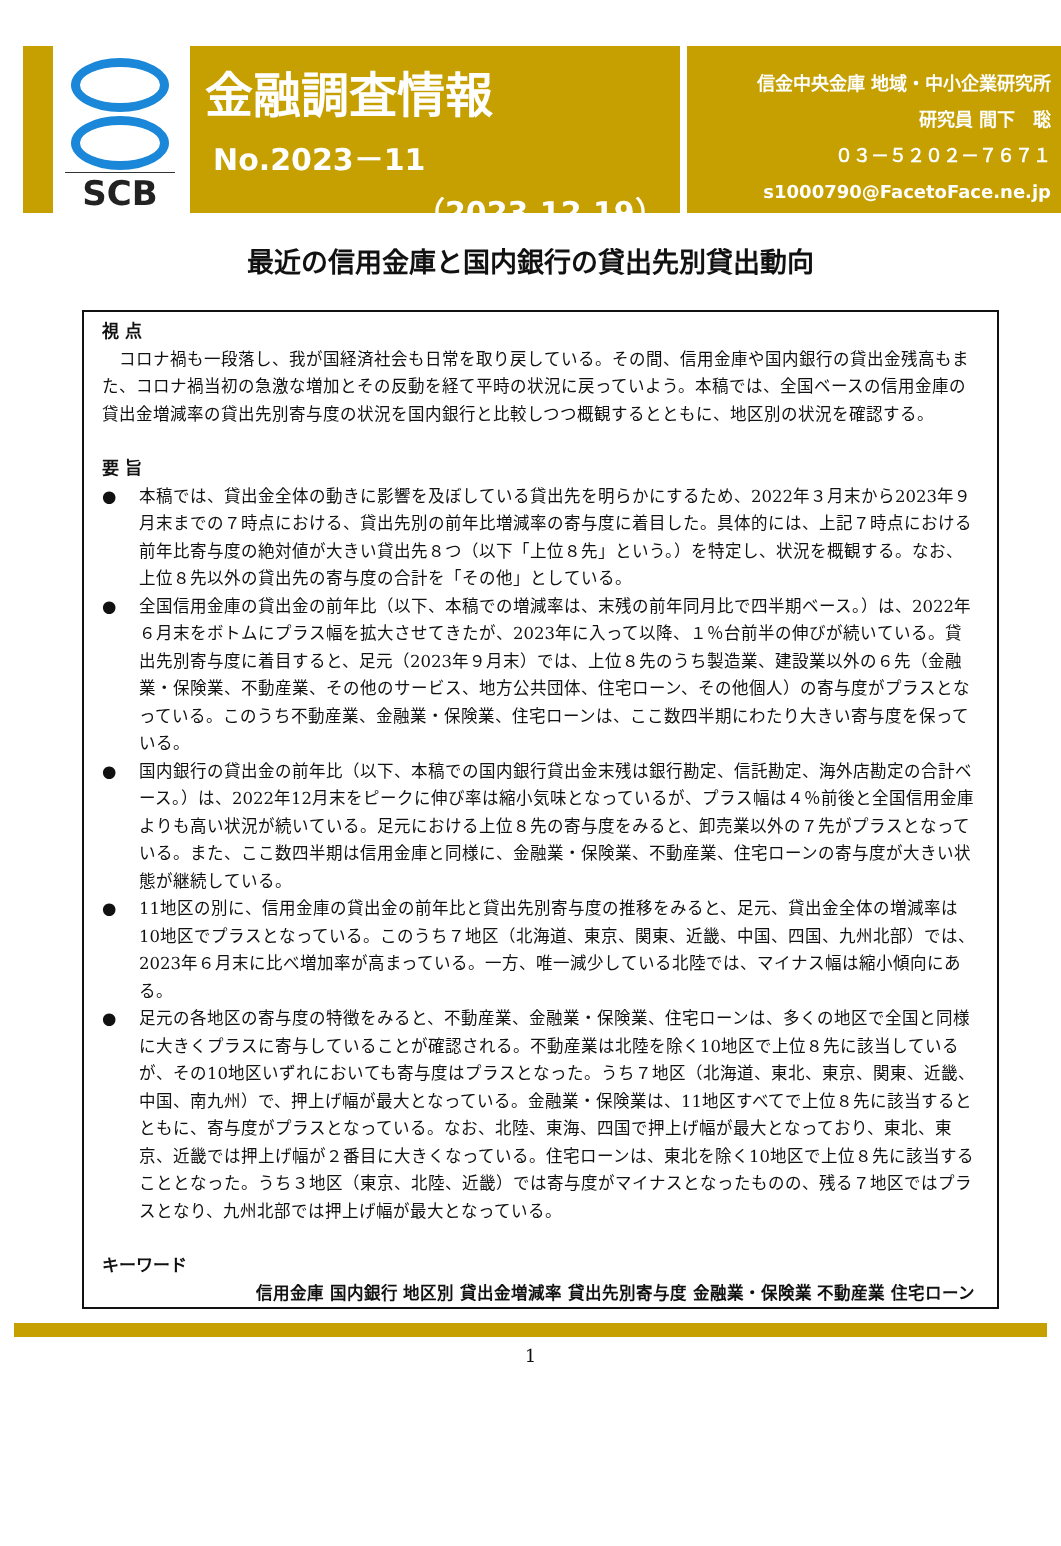SCB
金融調査情報
No.2023－11
（2023.12.19）
信金中央金庫 地域・中小企業研究所
研究員 間下　聡
０３－５２０２－７６７１
s1000790@FacetoFace.ne.jp
最近の信用金庫と国内銀行の貸出先別貸出動向
視 点
　コロナ禍も一段落し、我が国経済社会も日常を取り戻している。その間、信用金庫や国内銀行の貸出金残高もまた、コロナ禍当初の急激な増加とその反動を経て平時の状況に戻っていよう。本稿では、全国ベースの信用金庫の貸出金増減率の貸出先別寄与度の状況を国内銀行と比較しつつ概観するとともに、地区別の状況を確認する。
要 旨
● 本稿では、貸出金全体の動きに影響を及ぼしている貸出先を明らかにするため、2022年３月末から2023年９月末までの７時点における、貸出先別の前年比増減率の寄与度に着目した。具体的には、上記７時点における前年比寄与度の絶対値が大きい貸出先８つ（以下「上位８先」という。）を特定し、状況を概観する。なお、上位８先以外の貸出先の寄与度の合計を「その他」としている。
● 全国信用金庫の貸出金の前年比（以下、本稿での増減率は、末残の前年同月比で四半期ベース。）は、2022年６月末をボトムにプラス幅を拡大させてきたが、2023年に入って以降、１％台前半の伸びが続いている。貸出先別寄与度に着目すると、足元（2023年９月末）では、上位８先のうち製造業、建設業以外の６先（金融業・保険業、不動産業、その他のサービス、地方公共団体、住宅ローン、その他個人）の寄与度がプラスとなっている。このうち不動産業、金融業・保険業、住宅ローンは、ここ数四半期にわたり大きい寄与度を保っている。
● 国内銀行の貸出金の前年比（以下、本稿での国内銀行貸出金末残は銀行勘定、信託勘定、海外店勘定の合計ベース。）は、2022年12月末をピークに伸び率は縮小気味となっているが、プラス幅は４％前後と全国信用金庫よりも高い状況が続いている。足元における上位８先の寄与度をみると、卸売業以外の７先がプラスとなっている。また、ここ数四半期は信用金庫と同様に、金融業・保険業、不動産業、住宅ローンの寄与度が大きい状態が継続している。
● 11地区の別に、信用金庫の貸出金の前年比と貸出先別寄与度の推移をみると、足元、貸出金全体の増減率は10地区でプラスとなっている。このうち７地区（北海道、東京、関東、近畿、中国、四国、九州北部）では、2023年６月末に比べ増加率が高まっている。一方、唯一減少している北陸では、マイナス幅は縮小傾向にある。
● 足元の各地区の寄与度の特徴をみると、不動産業、金融業・保険業、住宅ローンは、多くの地区で全国と同様に大きくプラスに寄与していることが確認される。不動産業は北陸を除く10地区で上位８先に該当しているが、その10地区いずれにおいても寄与度はプラスとなった。うち７地区（北海道、東北、東京、関東、近畿、中国、南九州）で、押上げ幅が最大となっている。金融業・保険業は、11地区すべてで上位８先に該当するとともに、寄与度がプラスとなっている。なお、北陸、東海、四国で押上げ幅が最大となっており、東北、東京、近畿では押上げ幅が２番目に大きくなっている。住宅ローンは、東北を除く10地区で上位８先に該当することとなった。うち３地区（東京、北陸、近畿）では寄与度がマイナスとなったものの、残る７地区ではプラスとなり、九州北部では押上げ幅が最大となっている。
キーワード
信用金庫 国内銀行 地区別 貸出金増減率 貸出先別寄与度 金融業・保険業 不動産業 住宅ローン
1